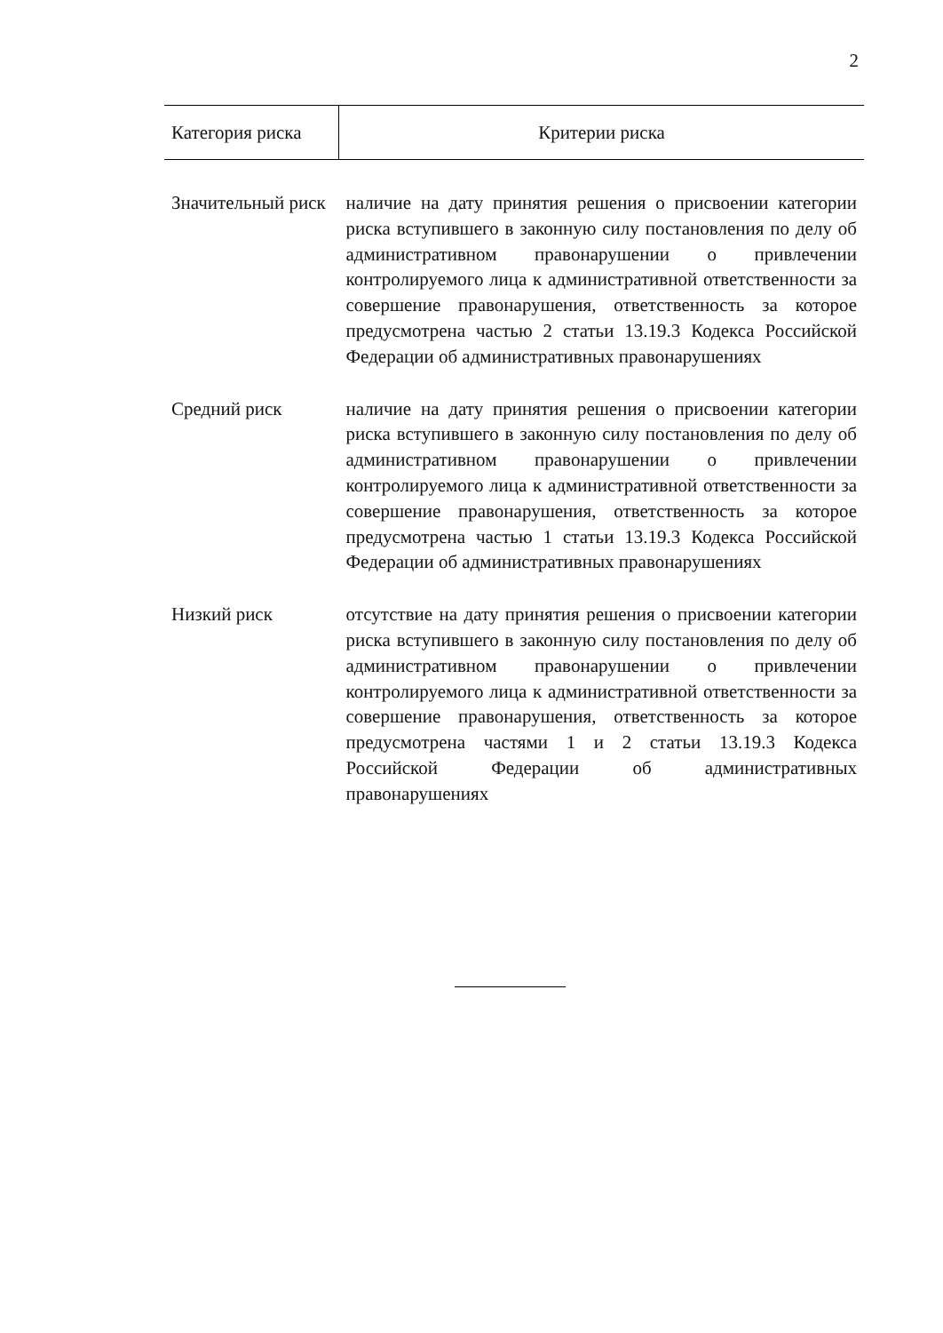2
| Категория риска | Критерии риска |
| --- | --- |
| Значительный риск | наличие на дату принятия решения о присвоении категории риска вступившего в законную силу постановления по делу об административном правонарушении о привлечении контролируемого лица к административной ответственности за совершение правонарушения, ответственность за которое предусмотрена частью 2 статьи 13.19.3 Кодекса Российской Федерации об административных правонарушениях |
| Средний риск | наличие на дату принятия решения о присвоении категории риска вступившего в законную силу постановления по делу об административном правонарушении о привлечении контролируемого лица к административной ответственности за совершение правонарушения, ответственность за которое предусмотрена частью 1 статьи 13.19.3 Кодекса Российской Федерации об административных правонарушениях |
| Низкий риск | отсутствие на дату принятия решения о присвоении категории риска вступившего в законную силу постановления по делу об административном правонарушении о привлечении контролируемого лица к административной ответственности за совершение правонарушения, ответственность за которое предусмотрена частями 1 и 2 статьи 13.19.3 Кодекса Российской Федерации об административных правонарушениях |